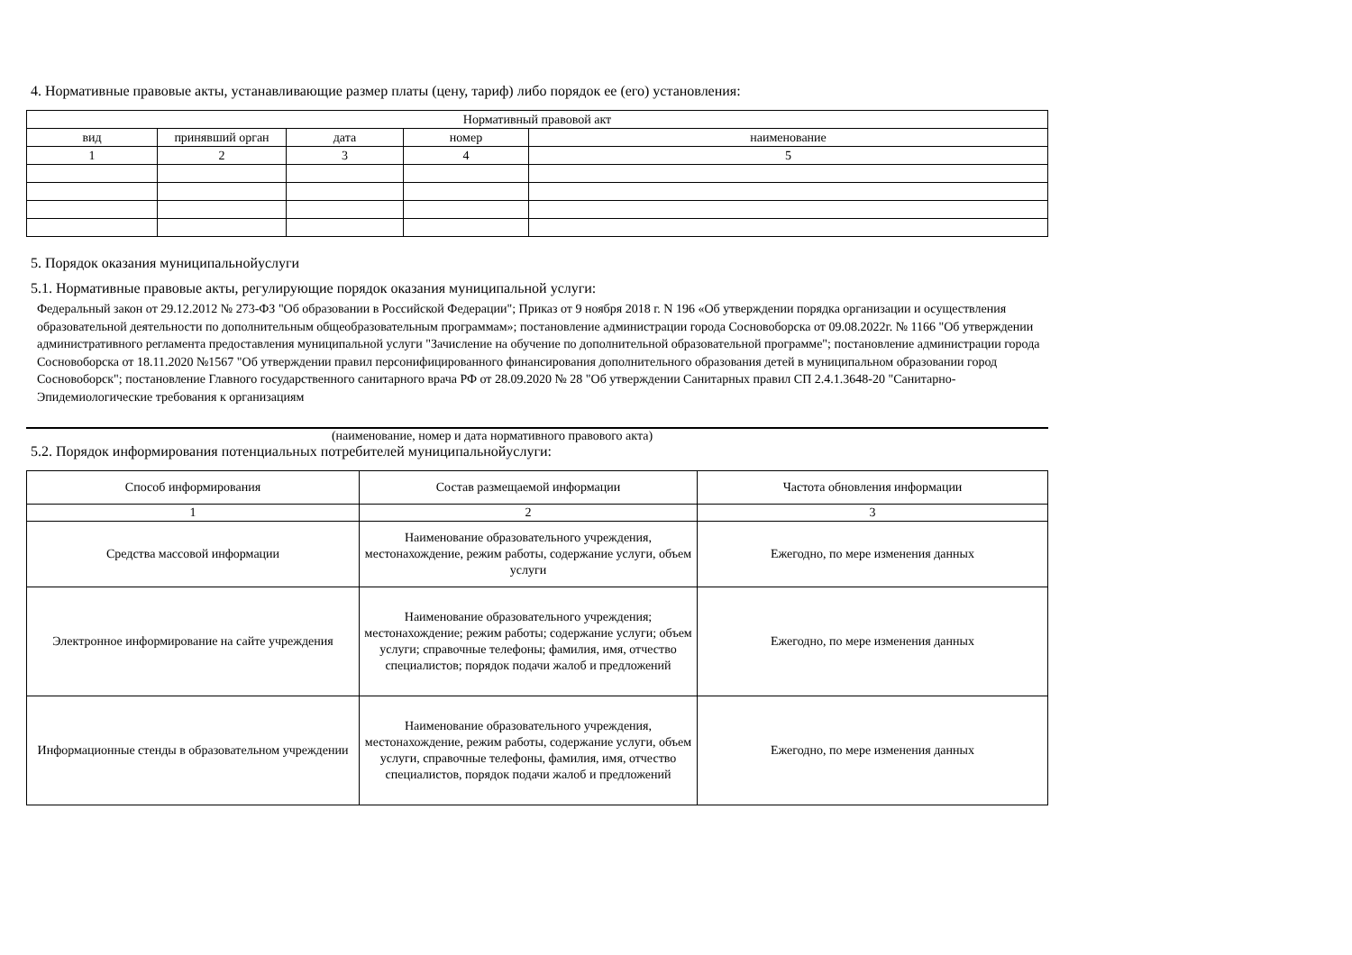4. Нормативные правовые акты, устанавливающие размер платы (цену, тариф) либо порядок ее (его) установления:
| Нормативный правовой акт | | | | |
| --- | --- | --- | --- | --- |
| вид | принявший орган | дата | номер | наименование |
| 1 | 2 | 3 | 4 | 5 |
5. Порядок оказания муниципальнойуслуги
5.1. Нормативные правовые акты, регулирующие порядок оказания муниципальной услуги:
Федеральный закон от 29.12.2012 № 273-ФЗ "Об образовании в Российской Федерации"; Приказ от 9 ноября 2018 г. N 196 «Об утверждении порядка организации и осуществления образовательной деятельности по дополнительным общеобразовательным программам»; постановление администрации города Сосновоборска от 09.08.2022г. № 1166 "Об утверждении административного регламента предоставления муниципальной услуги "Зачисление на обучение по дополнительной образовательной программе"; постановление администрации города Сосновоборска от 18.11.2020 №1567 "Об утверждении правил персонифицированного финансирования дополнительного образования детей в муниципальном образовании город Сосновоборск"; постановление Главного государственного санитарного врача РФ от 28.09.2020 № 28 "Об утверждении Санитарных правил СП 2.4.1.3648-20 "Санитарно-Эпидемиологические требования к организациям
(наименование, номер и дата нормативного правового акта)
5.2. Порядок информирования потенциальных потребителей муниципальнойуслуги:
| Способ информирования | Состав размещаемой информации | Частота обновления информации |
| --- | --- | --- |
| 1 | 2 | 3 |
| Средства массовой информации | Наименование образовательного учреждения, местонахождение, режим работы, содержание услуги, объем услуги | Ежегодно, по мере изменения данных |
| Электронное информирование на сайте учреждения | Наименование образовательного учреждения; местонахождение; режим работы; содержание услуги; объем услуги; справочные телефоны; фамилия, имя, отчество специалистов; порядок подачи жалоб и предложений | Ежегодно, по мере изменения данных |
| Информационные стенды в образовательном учреждении | Наименование образовательного учреждения, местонахождение, режим работы, содержание услуги, объем услуги, справочные телефоны, фамилия, имя, отчество специалистов, порядок подачи жалоб и предложений | Ежегодно, по мере изменения данных |